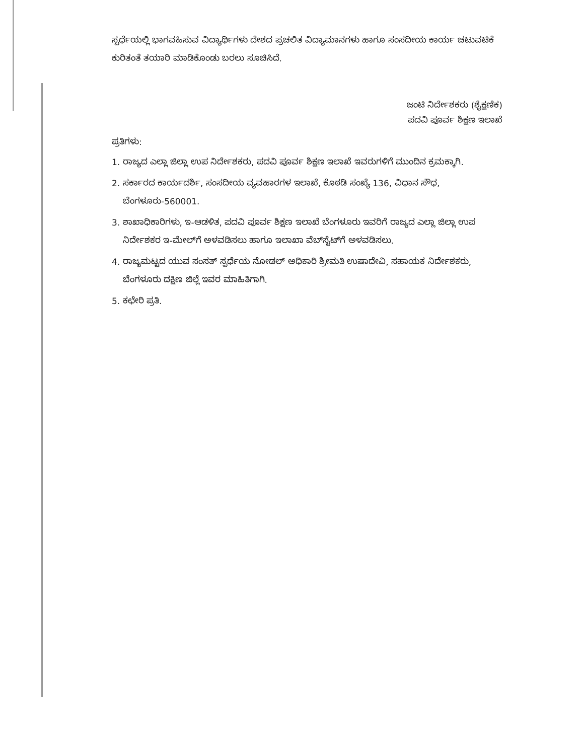ಸ್ಪರ್ಧೆಯಲ್ಲಿ ಭಾಗವಹಿಸುವ ವಿದ್ಯಾರ್ಥಿಗಳು ದೇಶದ ಪ್ರಚಲಿತ ವಿದ್ಯಾಮಾನಗಳು ಹಾಗೂ ಸಂಸದೀಯ ಕಾರ್ಯ ಚಟುವಟಿಕೆ ಕುರಿತಂತೆ ತಯಾರಿ ಮಾಡಿಕೊಂಡು ಬರಲು ಸೂಚಿಸಿದೆ.
ಜಂಟಿ ನಿರ್ದೇಶಕರು (ಶೈಕ್ಷಣಿಕ)
ಪದವಿ ಪೂರ್ವ ಶಿಕ್ಷಣ ಇಲಾಖೆ
ಪ್ರತಿಗಳು:
1. ರಾಜ್ಯದ ಎಲ್ಲಾ ಜಿಲ್ಲಾ ಉಪ ನಿರ್ದೇಶಕರು, ಪದವಿ ಪೂರ್ವ ಶಿಕ್ಷಣ ಇಲಾಖೆ ಇವರುಗಳಿಗೆ ಮುಂದಿನ ಕ್ರಮಕ್ಕಾಗಿ.
2. ಸರ್ಕಾರದ ಕಾರ್ಯದರ್ಶಿ, ಸಂಸದೀಯ ವ್ಯವಹಾರಗಳ ಇಲಾಖೆ, ಕೊಠಡಿ ಸಂಖ್ಯೆ 136, ವಿಧಾನ ಸೌಧ, ಬೆಂಗಳೂರು-560001.
3. ಶಾಖಾಧಿಕಾರಿಗಳು, ಇ-ಆಡಳಿತ, ಪದವಿ ಪೂರ್ವ ಶಿಕ್ಷಣ ಇಲಾಖೆ ಬೆಂಗಳೂರು ಇವರಿಗೆ ರಾಜ್ಯದ ಎಲ್ಲಾ ಜಿಲ್ಲಾ ಉಪ ನಿರ್ದೇಶಕರ ಇ-ಮೇಲ್‌ಗೆ ಅಳವಡಿಸಲು ಹಾಗೂ ಇಲಾಖಾ ವೆಬ್‌ಸೈಟ್‌ಗೆ ಅಳವಡಿಸಲು.
4. ರಾಜ್ಯಮಟ್ಟದ ಯುವ ಸಂಸತ್ ಸ್ಪರ್ಧೆಯ ನೋಡಲ್ ಅಧಿಕಾರಿ ಶ್ರೀಮತಿ ಉಷಾದೇವಿ, ಸಹಾಯಕ ನಿರ್ದೇಶಕರು, ಬೆಂಗಳೂರು ದಕ್ಷಿಣ ಜಿಲ್ಲೆ ಇವರ ಮಾಹಿತಿಗಾಗಿ.
5. ಕಛೇರಿ ಪ್ರತಿ.